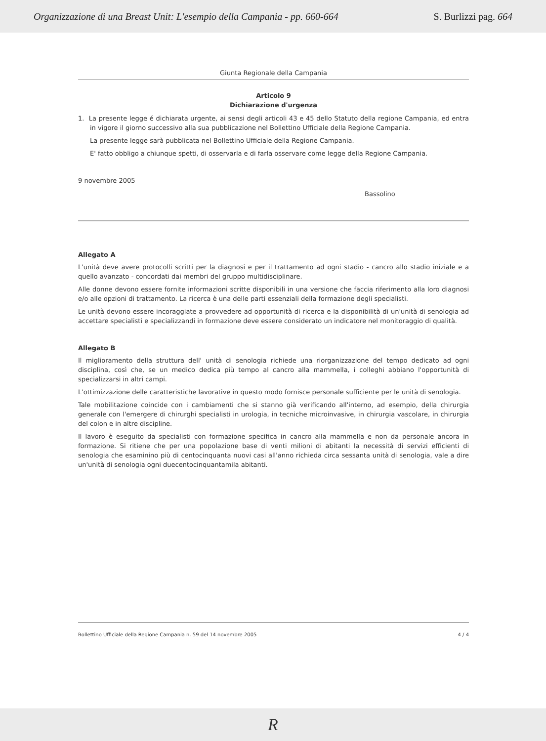Organizzazione di una Breast Unit: L'esempio della Campania - pp. 660-664 S. Burlizzi pag. 664
Giunta Regionale della Campania
Articolo 9
Dichiarazione d'urgenza
1. La presente legge é dichiarata urgente, ai sensi degli articoli 43 e 45 dello Statuto della regione Campania, ed entra in vigore il giorno successivo alla sua pubblicazione nel Bollettino Ufficiale della Regione Campania.
La presente legge sarà pubblicata nel Bollettino Ufficiale della Regione Campania.
E' fatto obbligo a chiunque spetti, di osservarla e di farla osservare come legge della Regione Campania.
9 novembre 2005
Bassolino
Allegato A
L'unità deve avere protocolli scritti per la diagnosi e per il trattamento ad ogni stadio - cancro allo stadio iniziale e a quello avanzato - concordati dai membri del gruppo multidisciplinare.
Alle donne devono essere fornite informazioni scritte disponibili in una versione che faccia riferimento alla loro diagnosi e/o alle opzioni di trattamento. La ricerca è una delle parti essenziali della formazione degli specialisti.
Le unità devono essere incoraggiate a provvedere ad opportunità di ricerca e la disponibilità di un'unità di senologia ad accettare specialisti e specializzandi in formazione deve essere considerato un indicatore nel monitoraggio di qualità.
Allegato B
Il miglioramento della struttura dell' unità di senologia richiede una riorganizzazione del tempo dedicato ad ogni disciplina, così che, se un medico dedica più tempo al cancro alla mammella, i colleghi abbiano l'opportunità di specializzarsi in altri campi.
L'ottimizzazione delle caratteristiche lavorative in questo modo fornisce personale sufficiente per le unità di senologia.
Tale mobilitazione coincide con i cambiamenti che si stanno già verificando all'interno, ad esempio, della chirurgia generale con l'emergere di chirurghi specialisti in urologia, in tecniche microinvasive, in chirurgia vascolare, in chirurgia del colon e in altre discipline.
Il lavoro è eseguito da specialisti con formazione specifica in cancro alla mammella e non da personale ancora in formazione. Si ritiene che per una popolazione base di venti milioni di abitanti la necessità di servizi efficienti di senologia che esaminino più di centocinquanta nuovi casi all'anno richieda circa sessanta unità di senologia, vale a dire un'unità di senologia ogni duecentocinquantamila abitanti.
Bollettino Ufficiale della Regione Campania n. 59 del 14 novembre 2005 4 / 4
R